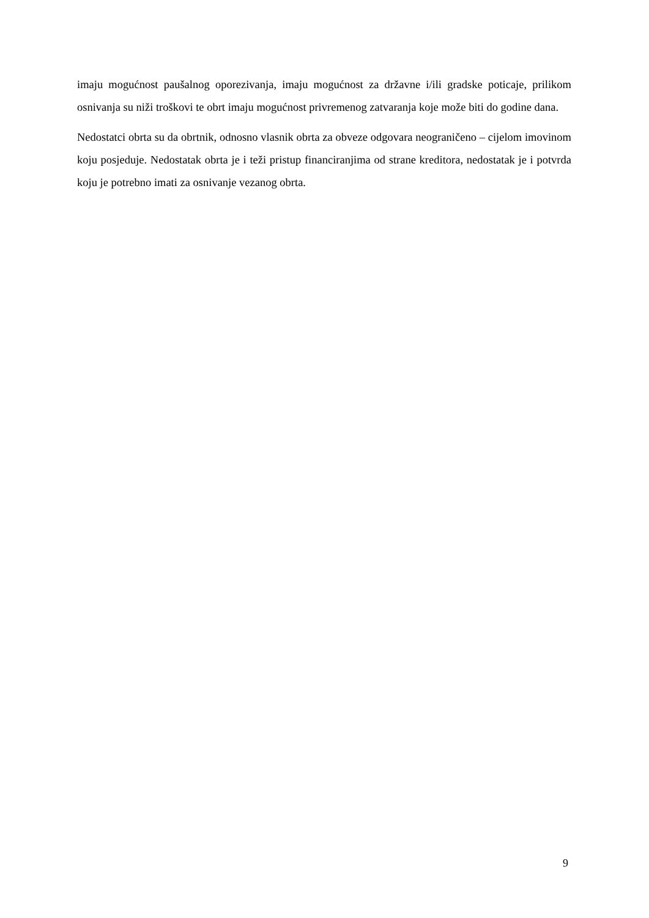imaju mogućnost paušalnog oporezivanja, imaju mogućnost za državne i/ili gradske poticaje, prilikom osnivanja su niži troškovi te obrt imaju mogućnost privremenog zatvaranja koje može biti do godine dana.
Nedostatci obrta su da obrtnik, odnosno vlasnik obrta za obveze odgovara neograničeno – cijelom imovinom koju posjeduje. Nedostatak obrta je i teži pristup financiranjima od strane kreditora, nedostatak je i potvrda koju je potrebno imati za osnivanje vezanog obrta.
9